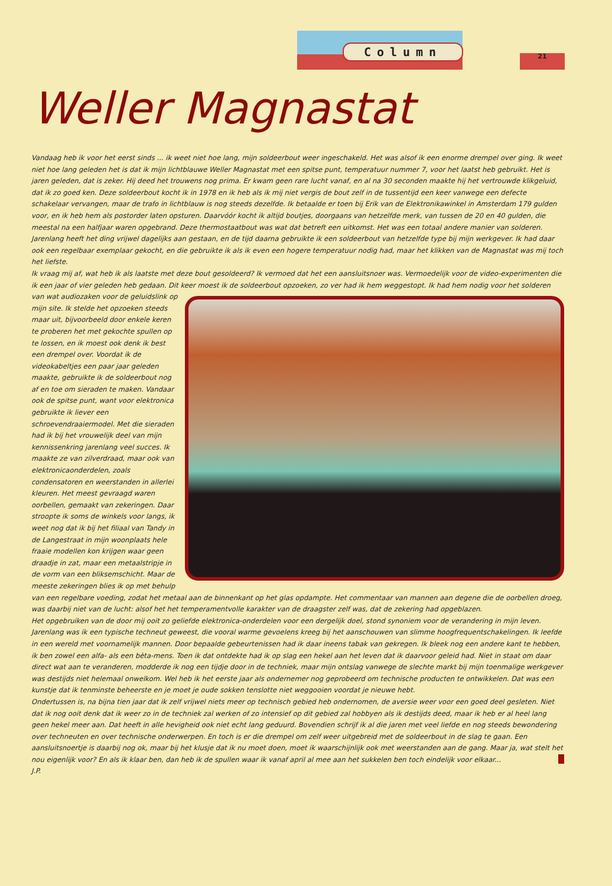Column
21
Weller Magnastat
Vandaag heb ik voor het eerst sinds ... ik weet niet hoe lang, mijn soldeerbout weer ingeschakeld. Het was alsof ik een enorme drempel over ging. Ik weet niet hoe lang geleden het is dat ik mijn lichtblauwe Weller Magnastat met een spitse punt, temperatuur nummer 7, voor het laatst heb gebruikt. Het is jaren geleden, dat is zeker. Hij deed het trouwens nog prima. Er kwam geen rare lucht vanaf, en al na 30 seconden maakte hij het vertrouwde klikgeluid, dat ik zo goed ken. Deze soldeerbout kocht ik in 1978 en ik heb als ik mij niet vergis de bout zelf in de tussentijd een keer vanwege een defecte schakelaar vervangen, maar de trafo in lichtblauw is nog steeds dezelfde. Ik betaalde er toen bij Erik van de Elektronikawinkel in Amsterdam 179 gulden voor, en ik heb hem als postorder laten opsturen. Daarvóór kocht ik altijd boutjes, doorgaans van hetzelfde merk, van tussen de 20 en 40 gulden, die meestal na een halfjaar waren opgebrand. Deze thermostaatbout was wat dat betreft een uitkomst. Het was een totaal andere manier van solderen. Jarenlang heeft het ding vrijwel dagelijks aan gestaan, en de tijd daarna gebruikte ik een soldeerbout van hetzelfde type bij mijn werkgever. Ik had daar ook een regelbaar exemplaar gekocht, en die gebruikte ik als ik even een hogere temperatuur nodig had, maar het klikken van de Magnastat was mij toch het liefste.
Ik vraag mij af, wat heb ik als laatste met deze bout gesoldeerd? Ik vermoed dat het een aansluitsnoer was. Vermoedelijk voor de video-experimenten die ik een jaar of vier geleden heb gedaan. Dit keer moest ik de soldeerbout opzoeken, zo ver had ik hem weggestopt. Ik had hem nodig voor het solderen van wat audiozaken voor de geluidslink op mijn site. Ik stelde het opzoeken steeds maar uit, bijvoorbeeld door enkele keren te proberen het met gekochte spullen op te lossen, en ik moest ook denk ik best een drempel over. Voordat ik de videokabeltjes een paar jaar geleden maakte, gebruikte ik de soldeerbout nog af en toe om sieraden te maken. Vandaar ook de spitse punt, want voor elektronica gebruikte ik liever een schroevendraaiermodel. Met die sieraden had ik bij het vrouwelijk deel van mijn kennissenkring jarenlang veel succes. Ik maakte ze van zilverdraad, maar ook van elektronicaonderdelen, zoals condensatoren en weerstanden in allerlei kleuren. Het meest gevraagd waren oorbellen, gemaakt van zekeringen. Daar stroopte ik soms de winkels voor langs, ik weet nog dat ik bij het filiaal van Tandy in de Langestraat in mijn woonplaats hele fraaie modellen kon krijgen waar geen draadje in zat, maar een metaalstripje in de vorm van een bliksemschicht. Maar de meeste zekeringen blies ik op met behulp van een regelbare voeding, zodat het metaal aan de binnenkant op het glas opdampte. Het commentaar van mannen aan degene die de oorbellen droeg, was daarbij niet van de lucht: alsof het het temperamentvolle karakter van de draagster zelf was, dat de zekering had opgeblazen.
Het opgebruiken van de door mij ooit zo geliefde elektronica-onderdelen voor een dergelijk doel, stond synoniem voor de verandering in mijn leven. Jarenlang was ik een typische techneut geweest, die vooral warme gevoelens kreeg bij het aanschouwen van slimme hoogfrequentschakelingen. Ik leefde in een wereld met voornamelijk mannen. Door bepaalde gebeurtenissen had ik daar ineens tabak van gekregen. Ik bleek nog een andere kant te hebben, ik ben zowel een alfa- als een bèta-mens. Toen ik dat ontdekte had ik op slag een hekel aan het leven dat ik daarvoor geleid had. Niet in staat om daar direct wat aan te veranderen, modderde ik nog een tijdje door in de techniek, maar mijn ontslag vanwege de slechte markt bij mijn toenmalige werkgever was destijds niet helemaal onwelkom. Wel heb ik het eerste jaar als ondernemer nog geprobeerd om technische producten te ontwikkelen. Dat was een kunstje dat ik tenminste beheerste en je moet je oude sokken tenslotte niet weggooien voordat je nieuwe hebt.
Ondertussen is, na bijna tien jaar dat ik zelf vrijwel niets meer op technisch gebied heb ondernomen, de aversie weer voor een goed deel gesleten. Niet dat ik nog ooit denk dat ik weer zo in de techniek zal werken of zo intensief op dit gebied zal hobbyen als ik destijds deed, maar ik heb er al heel lang geen hekel meer aan. Dat heeft in alle hevigheid ook niet echt lang geduurd. Bovendien schrijf ik al die jaren met veel liefde en nog steeds bewondering over techneuten en over technische onderwerpen. En toch is er die drempel om zelf weer uitgebreid met de soldeerbout in de slag te gaan. Een aansluitsnoertje is daarbij nog ok, maar bij het klusje dat ik nu moet doen, moet ik waarschijnlijk ook met weerstanden aan de gang. Maar ja, wat stelt het nou eigenlijk voor? En als ik klaar ben, dan heb ik de spullen waar ik vanaf april al mee aan het sukkelen ben toch eindelijk voor elkaar...
J.P.